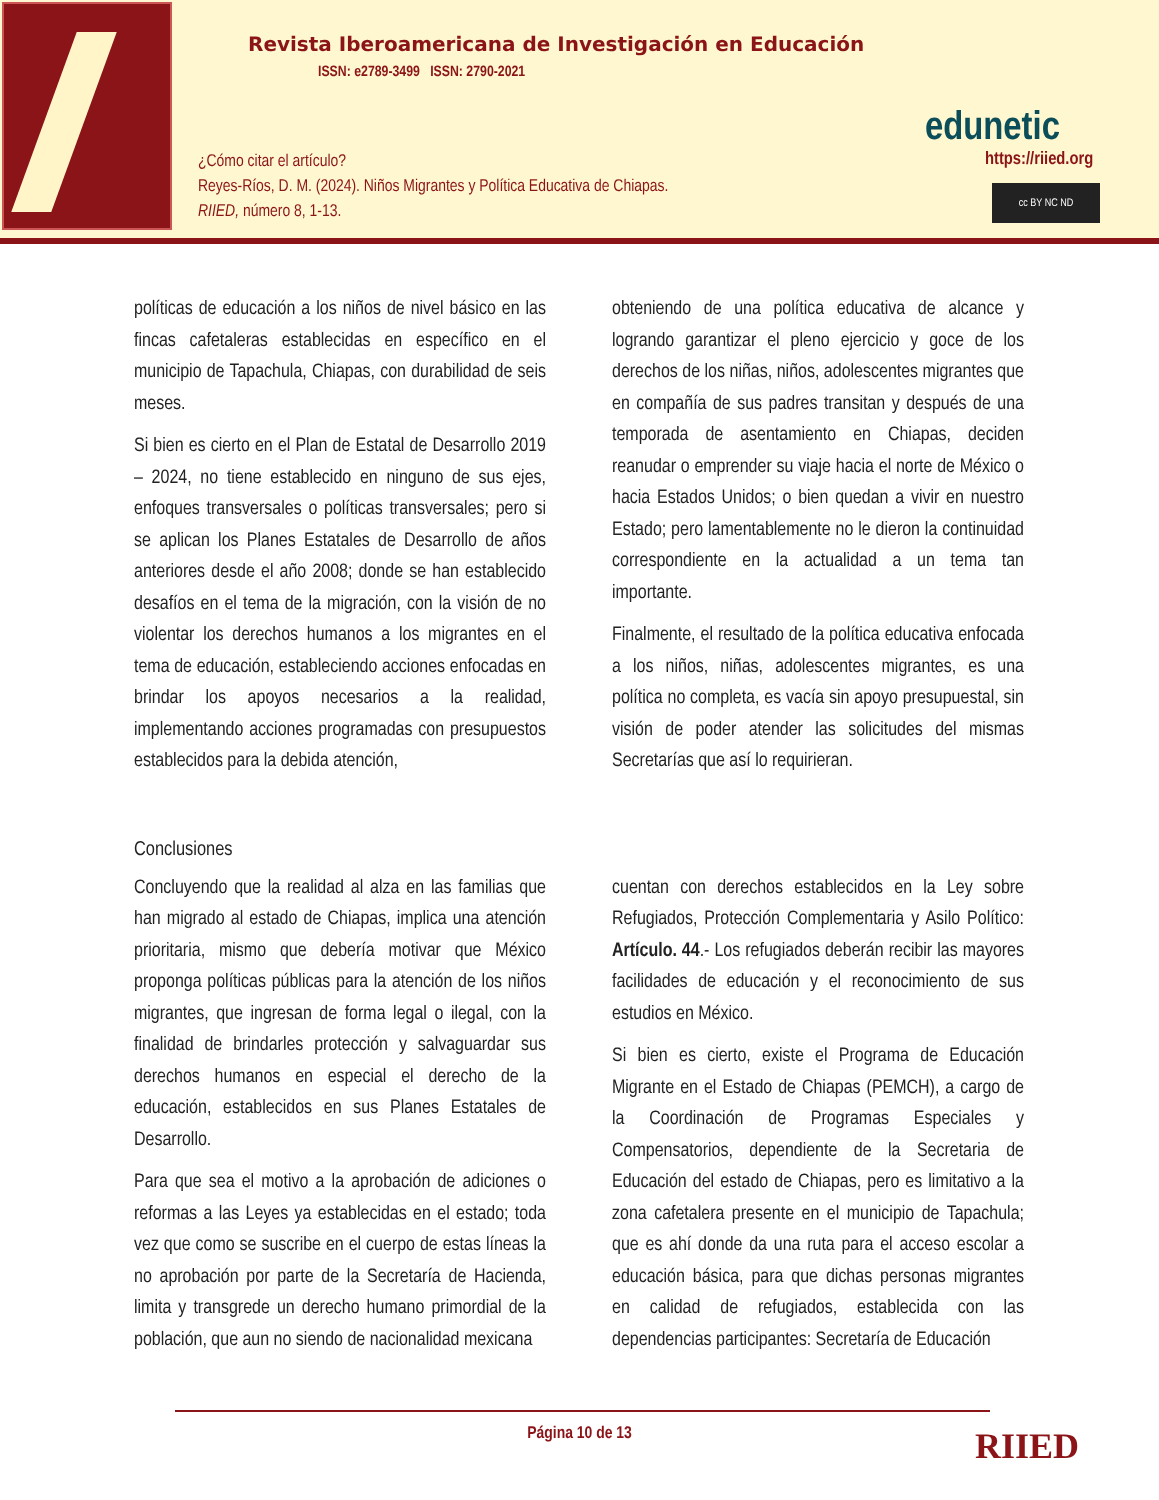Revista Iberoamericana de Investigación en Educación
ISSN: e2789-3499 ISSN: 2790-2021
¿Cómo citar el artículo?
Reyes-Ríos, D. M. (2024). Niños Migrantes y Política Educativa de Chiapas.
RIIED, número 8, 1-13.
edunetic
https://riied.org
cc BY NC ND
políticas de educación a los niños de nivel básico en las fincas cafetaleras establecidas en específico en el municipio de Tapachula, Chiapas, con durabilidad de seis meses.
Si bien es cierto en el Plan de Estatal de Desarrollo 2019 – 2024, no tiene establecido en ninguno de sus ejes, enfoques transversales o políticas transversales; pero si se aplican los Planes Estatales de Desarrollo de años anteriores desde el año 2008; donde se han establecido desafíos en el tema de la migración, con la visión de no violentar los derechos humanos a los migrantes en el tema de educación, estableciendo acciones enfocadas en brindar los apoyos necesarios a la realidad, implementando acciones programadas con presupuestos establecidos para la debida atención,
obteniendo de una política educativa de alcance y logrando garantizar el pleno ejercicio y goce de los derechos de los niñas, niños, adolescentes migrantes que en compañía de sus padres transitan y después de una temporada de asentamiento en Chiapas, deciden reanudar o emprender su viaje hacia el norte de México o hacia Estados Unidos; o bien quedan a vivir en nuestro Estado; pero lamentablemente no le dieron la continuidad correspondiente en la actualidad a un tema tan importante.
Finalmente, el resultado de la política educativa enfocada a los niños, niñas, adolescentes migrantes, es una política no completa, es vacía sin apoyo presupuestal, sin visión de poder atender las solicitudes del mismas Secretarías que así lo requirieran.
Conclusiones
Concluyendo que la realidad al alza en las familias que han migrado al estado de Chiapas, implica una atención prioritaria, mismo que debería motivar que México proponga políticas públicas para la atención de los niños migrantes, que ingresan de forma legal o ilegal, con la finalidad de brindarles protección y salvaguardar sus derechos humanos en especial el derecho de la educación, establecidos en sus Planes Estatales de Desarrollo.
Para que sea el motivo a la aprobación de adiciones o reformas a las Leyes ya establecidas en el estado; toda vez que como se suscribe en el cuerpo de estas líneas la no aprobación por parte de la Secretaría de Hacienda, limita y transgrede un derecho humano primordial de la población, que aun no siendo de nacionalidad mexicana
cuentan con derechos establecidos en la Ley sobre Refugiados, Protección Complementaria y Asilo Político: Artículo. 44.- Los refugiados deberán recibir las mayores facilidades de educación y el reconocimiento de sus estudios en México.
Si bien es cierto, existe el Programa de Educación Migrante en el Estado de Chiapas (PEMCH), a cargo de la Coordinación de Programas Especiales y Compensatorios, dependiente de la Secretaria de Educación del estado de Chiapas, pero es limitativo a la zona cafetalera presente en el municipio de Tapachula; que es ahí donde da una ruta para el acceso escolar a educación básica, para que dichas personas migrantes en calidad de refugiados, establecida con las dependencias participantes: Secretaría de Educación
Página 10 de 13 RIIED